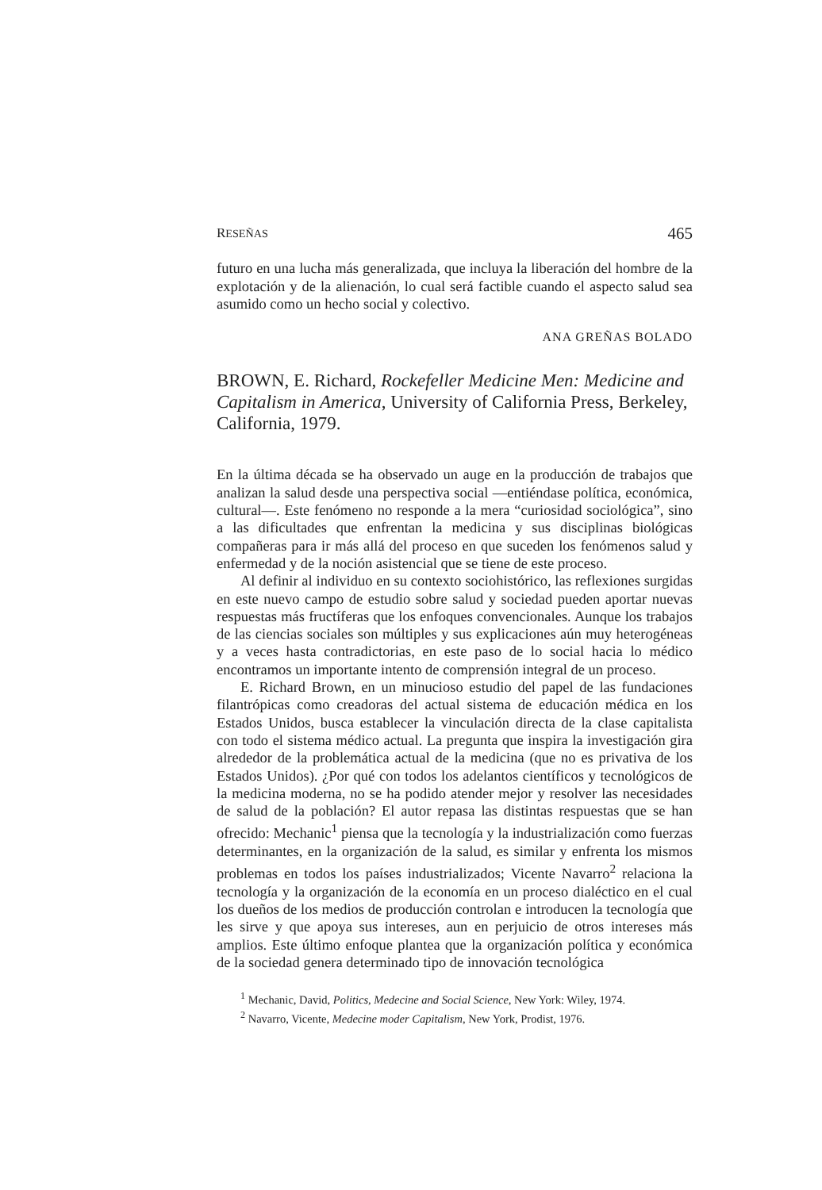RESEÑAS 465
futuro en una lucha más generalizada, que incluya la liberación del hombre de la explotación y de la alienación, lo cual será factible cuando el aspecto salud sea asumido como un hecho social y colectivo.
ANA GREÑAS BOLADO
BROWN, E. Richard, Rockefeller Medicine Men: Medicine and Capitalism in America, University of California Press, Berkeley, California, 1979.
En la última década se ha observado un auge en la producción de trabajos que analizan la salud desde una perspectiva social —entiéndase política, económica, cultural—. Este fenómeno no responde a la mera “curiosidad sociológica”, sino a las dificultades que enfrentan la medicina y sus disciplinas biológicas compañeras para ir más allá del proceso en que suceden los fenómenos salud y enfermedad y de la noción asistencial que se tiene de este proceso.
Al definir al individuo en su contexto sociohistórico, las reflexiones surgidas en este nuevo campo de estudio sobre salud y sociedad pueden aportar nuevas respuestas más fructíferas que los enfoques convencionales. Aunque los trabajos de las ciencias sociales son múltiples y sus explicaciones aún muy heterogéneas y a veces hasta contradictorias, en este paso de lo social hacia lo médico encontramos un importante intento de comprensión integral de un proceso.
E. Richard Brown, en un minucioso estudio del papel de las fundaciones filantrópicas como creadoras del actual sistema de educación médica en los Estados Unidos, busca establecer la vinculación directa de la clase capitalista con todo el sistema médico actual. La pregunta que inspira la investigación gira alrededor de la problemática actual de la medicina (que no es privativa de los Estados Unidos). ¿Por qué con todos los adelantos científicos y tecnológicos de la medicina moderna, no se ha podido atender mejor y resolver las necesidades de salud de la población? El autor repasa las distintas respuestas que se han ofrecido: Mechanic<sup>1</sup> piensa que la tecnología y la industrialización como fuerzas determinantes, en la organización de la salud, es similar y enfrenta los mismos problemas en todos los países industrializados; Vicente Navarro<sup>2</sup> relaciona la tecnología y la organización de la economía en un proceso dialéctico en el cual los dueños de los medios de producción controlan e introducen la tecnología que les sirve y que apoya sus intereses, aun en perjuicio de otros intereses más amplios. Este último enfoque plantea que la organización política y económica de la sociedad genera determinado tipo de innovación tecnológica
<sup>1</sup> Mechanic, David, Politics, Medecine and Social Science, New York: Wiley, 1974.
<sup>2</sup> Navarro, Vicente, Medecine moder Capitalism, New York, Prodist, 1976.